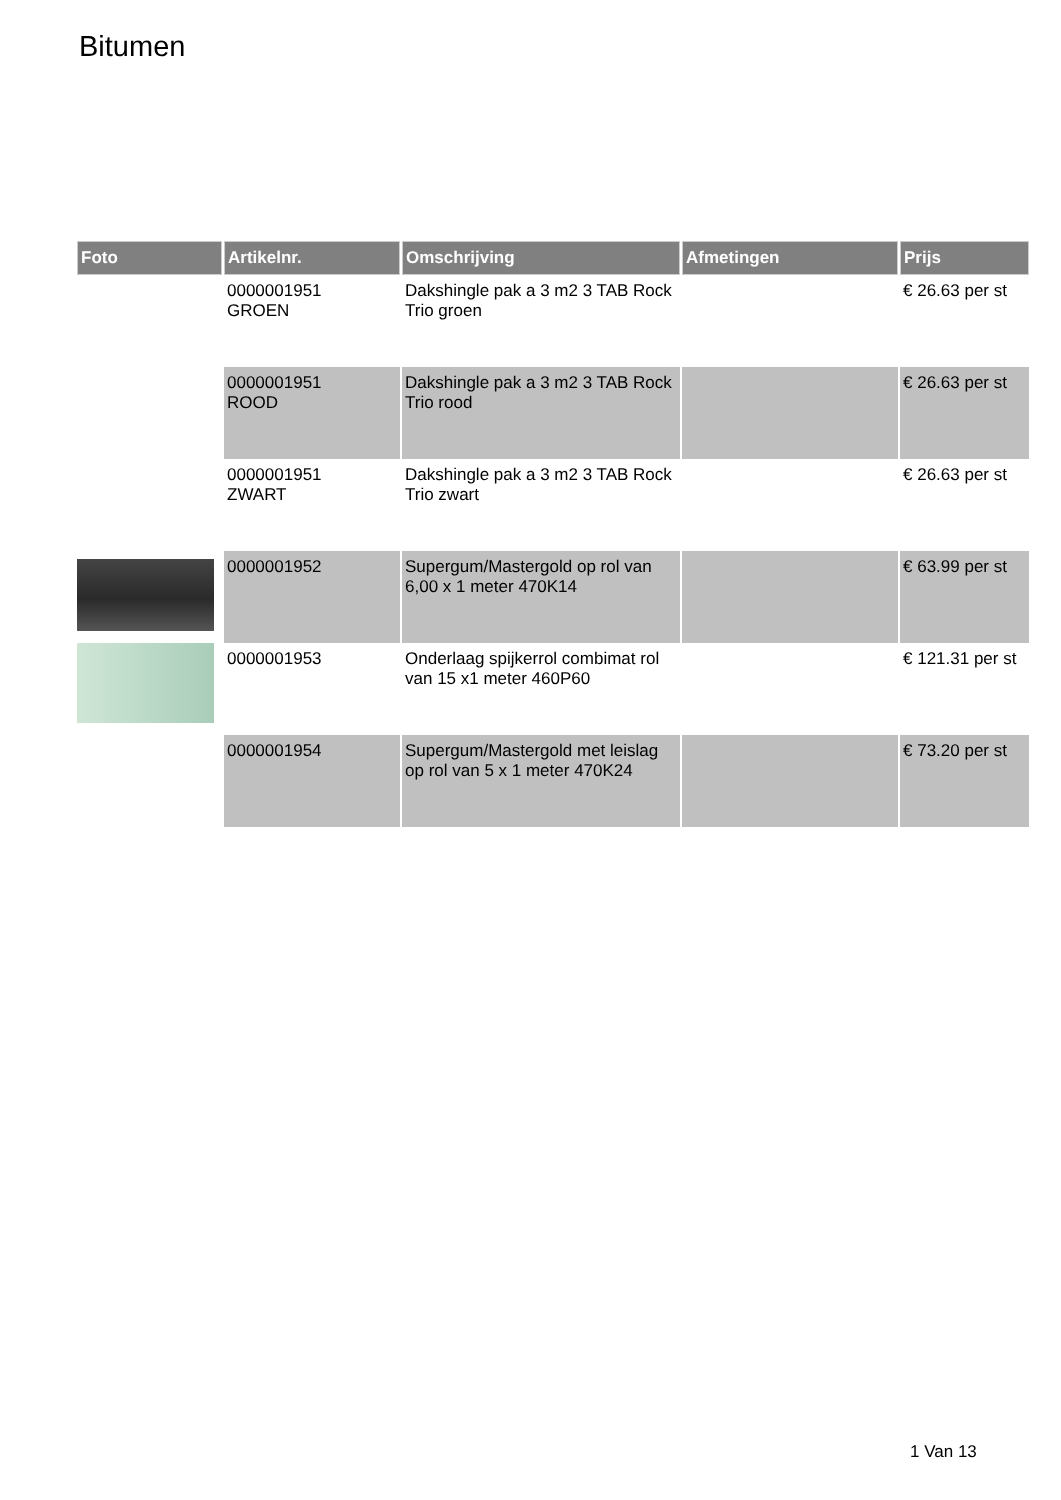Bitumen
| Foto | Artikelnr. | Omschrijving | Afmetingen | Prijs |
| --- | --- | --- | --- | --- |
| | 0000001951 GROEN | Dakshingle pak a 3 m2 3 TAB Rock Trio groen | | € 26.63 per st |
| | 0000001951 ROOD | Dakshingle pak a 3 m2 3 TAB Rock Trio rood | | € 26.63 per st |
| | 0000001951 ZWART | Dakshingle pak a 3 m2 3 TAB Rock Trio zwart | | € 26.63 per st |
| | 0000001952 | Supergum/Mastergold op rol van 6,00 x 1 meter 470K14 | | € 63.99 per st |
| | 0000001953 | Onderlaag spijkerrol combimat rol van 15 x1 meter 460P60 | | € 121.31 per st |
| | 0000001954 | Supergum/Mastergold met leislag op rol van 5 x 1 meter 470K24 | | € 73.20 per st |
1 Van 13